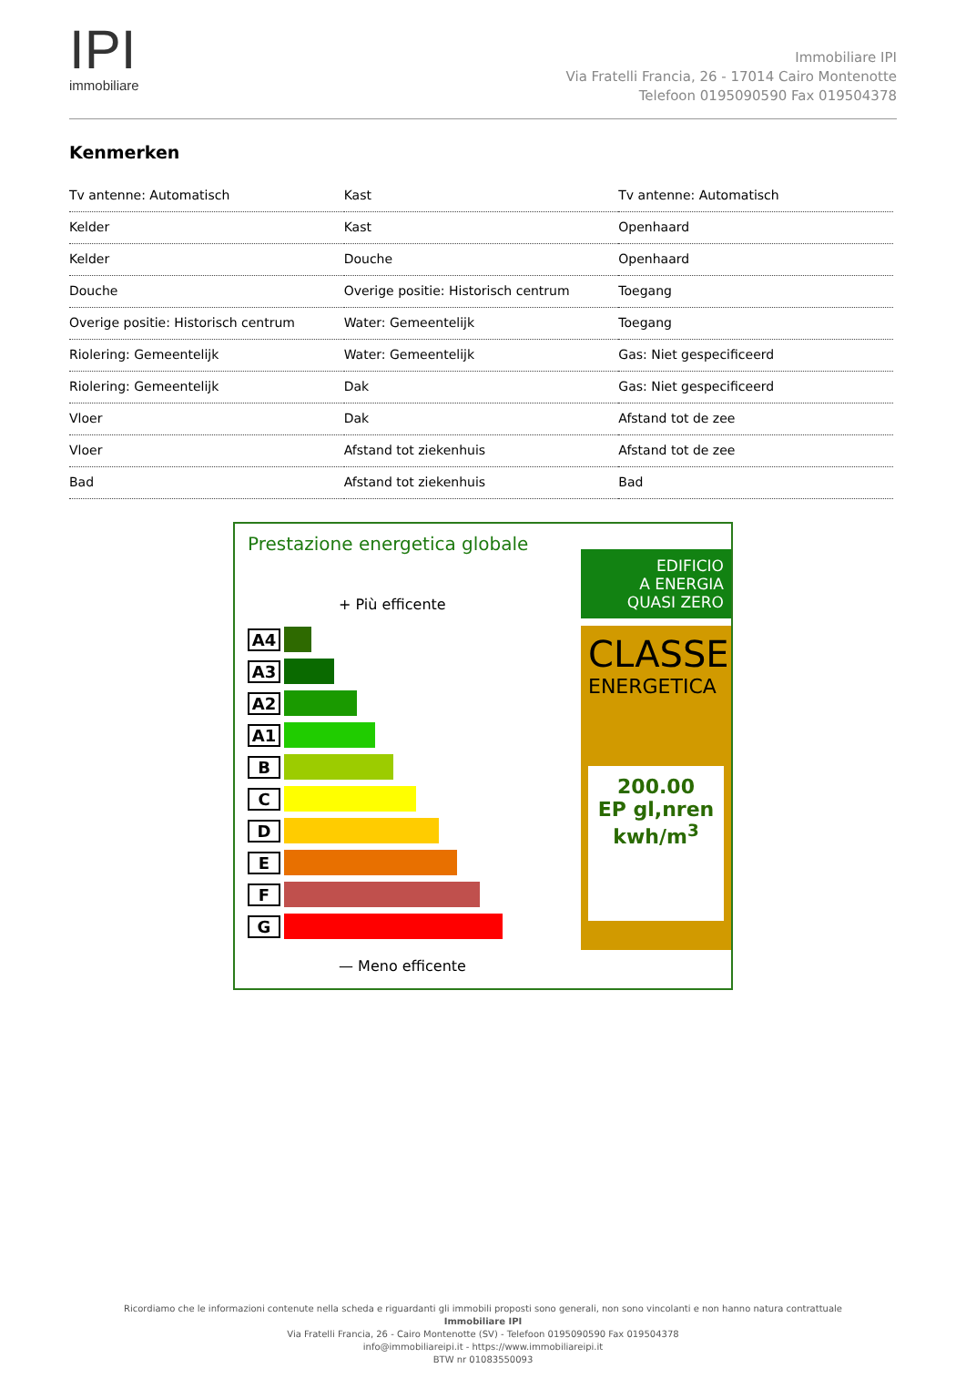IPI
immobiliare
Immobiliare IPI
Via Fratelli Francia, 26 - 17014 Cairo Montenotte
Telefoon 0195090590 Fax 019504378
Kenmerken
| Tv antenne: Automatisch | Kast | Tv antenne: Automatisch |
| Kelder | Kast | Openhaard |
| Kelder | Douche | Openhaard |
| Douche | Overige positie: Historisch centrum | Toegang |
| Overige positie: Historisch centrum | Water: Gemeentelijk | Toegang |
| Riolering: Gemeentelijk | Water: Gemeentelijk | Gas: Niet gespecificeerd |
| Riolering: Gemeentelijk | Dak | Gas: Niet gespecificeerd |
| Vloer | Dak | Afstand tot de zee |
| Vloer | Afstand tot ziekenhuis | Afstand tot de zee |
| Bad | Afstand tot ziekenhuis | Bad |
Prestazione energetica globale
+ Più efficente
A4
A3
A2
A1
B
C
D
E
F
G
— Meno efficente
EDIFICIO
A ENERGIA
QUASI ZERO
CLASSE
ENERGETICA
200.00
EP gl,nren
kwh/m<sup>3</sup>
Ricordiamo che le informazioni contenute nella scheda e riguardanti gli immobili proposti sono generali, non sono vincolanti e non hanno natura contrattuale
Immobiliare IPI
Via Fratelli Francia, 26 - Cairo Montenotte (SV) - Telefoon 0195090590 Fax 019504378
info@immobiliareipi.it - https://www.immobiliareipi.it
BTW nr 01083550093